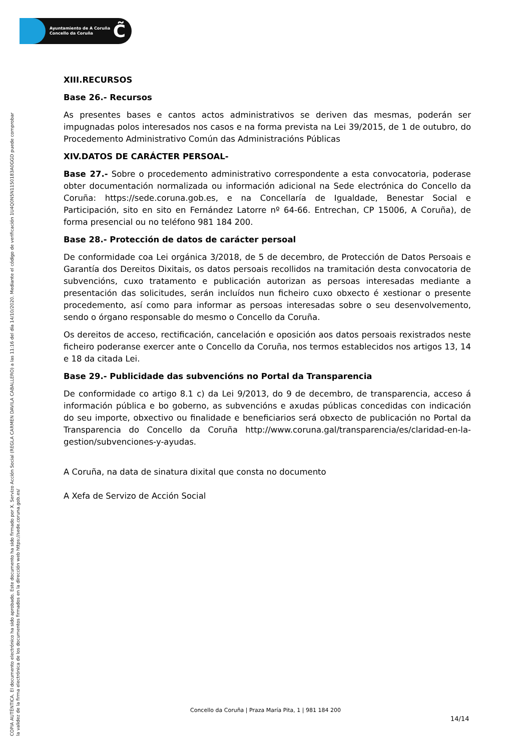Ayuntamiento de A Coruña
Concello da Coruña
C̃
COPIA AUTÉNTICA. El documento electrónico ha sido aprobado. Este documento ha sido firmado por X. Servizo Acción Social (REGLA CARMEN DAVILA CABALLERO) a las 11:16 del día 14/10/2020. Mediante el código de verificación 1U4Q0N5N1150183A0GGD puede comprobar
la validez de la firma electrónica de los documentos firmados en la dirección web https://sede.coruna.gob.es/
XIII.RECURSOS
Base 26.- Recursos
As presentes bases e cantos actos administrativos se deriven das mesmas, poderán ser impugnadas polos interesados nos casos e na forma prevista na Lei 39/2015, de 1 de outubro, do Procedemento Administrativo Común das Administracións Públicas
XIV.DATOS DE CARÁCTER PERSOAL-
Base 27.- Sobre o procedemento administrativo correspondente a esta convocatoria, poderase obter documentación normalizada ou información adicional na Sede electrónica do Concello da Coruña: https://sede.coruna.gob.es, e na Concellaría de Igualdade, Benestar Social e Participación, sito en sito en Fernández Latorre nº 64-66. Entrechan, CP 15006, A Coruña), de forma presencial ou no teléfono 981 184 200.
Base 28.- Protección de datos de carácter persoal
De conformidade coa Lei orgánica 3/2018, de 5 de decembro, de Protección de Datos Persoais e Garantía dos Dereitos Dixitais, os datos persoais recollidos na tramitación desta convocatoria de subvencións, cuxo tratamento e publicación autorizan as persoas interesadas mediante a presentación das solicitudes, serán incluídos nun ficheiro cuxo obxecto é xestionar o presente procedemento, así como para informar as persoas interesadas sobre o seu desenvolvemento, sendo o órgano responsable do mesmo o Concello da Coruña.
Os dereitos de acceso, rectificación, cancelación e oposición aos datos persoais rexistrados neste ficheiro poderanse exercer ante o Concello da Coruña, nos termos establecidos nos artigos 13, 14 e 18 da citada Lei.
Base 29.- Publicidade das subvencións no Portal da Transparencia
De conformidade co artigo 8.1 c) da Lei 9/2013, do 9 de decembro, de transparencia, acceso á información pública e bo goberno, as subvencións e axudas públicas concedidas con indicación do seu importe, obxectivo ou finalidade e beneficiarios será obxecto de publicación no Portal da Transparencia do Concello da Coruña http://www.coruna.gal/transparencia/es/claridad-en-la-gestion/subvenciones-y-ayudas.
A Coruña, na data de sinatura dixital que consta no documento
A Xefa de Servizo de Acción Social
Concello da Coruña | Praza María Pita, 1 | 981 184 200
14/14